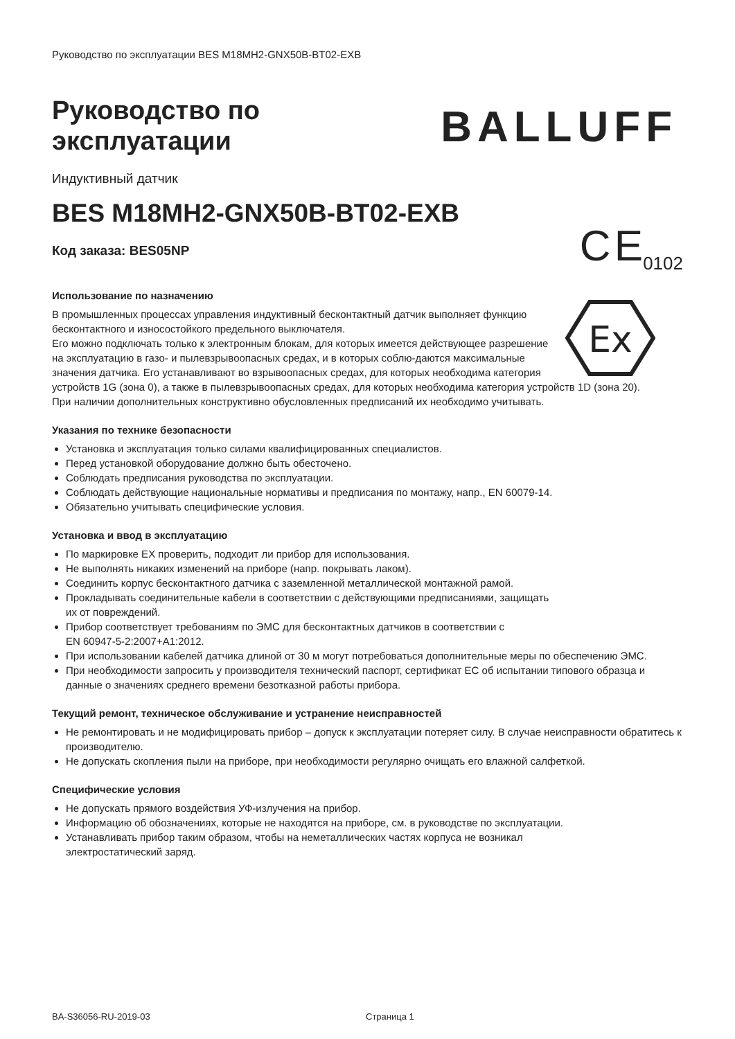Руководство по эксплуатации BES M18MH2-GNX50B-BT02-EXB
Руководство по
эксплуатации
BALLUFF
Индуктивный датчик
BES M18MH2-GNX50B-BT02-EXB
Код заказа: BES05NP
C E<sub>0102</sub>
Использование по назначению
Ex
В промышленных процессах управления индуктивный бесконтактный датчик выполняет функцию бесконтактного и износостойкого предельного выключателя.
Его можно подключать только к электронным блокам, для которых имеется действующее разрешение на эксплуатацию в газо- и пылевзрывоопасных средах, и в которых соблю-даются максимальные значения датчика. Его устанавливают во взрывоопасных средах, для которых необходима категория устройств 1G (зона 0), а также в пылевзрывоопасных средах, для которых необходима категория устройств 1D (зона 20).
При наличии дополнительных конструктивно обусловленных предписаний их необходимо учитывать.
Указания по технике безопасности
Установка и эксплуатация только силами квалифицированных специалистов.
Перед установкой оборудование должно быть обесточено.
Соблюдать предписания руководства по эксплуатации.
Соблюдать действующие национальные нормативы и предписания по монтажу, напр., EN 60079-14.
Обязательно учитывать специфические условия.
Установка и ввод в эксплуатацию
По маркировке EX проверить, подходит ли прибор для использования.
Не выполнять никаких изменений на приборе (напр. покрывать лаком).
Соединить корпус бесконтактного датчика с заземленной металлической монтажной рамой.
Прокладывать соединительные кабели в соответствии с действующими предписаниями, защищать
их от повреждений.
Прибор соответствует требованиям по ЭМС для бесконтактных датчиков в соответствии с
EN 60947-5-2:2007+A1:2012.
При использовании кабелей датчика длиной от 30 м могут потребоваться дополнительные меры по обеспечению ЭМС.
При необходимости запросить у производителя технический паспорт, сертификат ЕС об испытании типового образца и данные о значениях среднего времени безотказной работы прибора.
Текущий ремонт, техническое обслуживание и устранение неисправностей
Не ремонтировать и не модифицировать прибор – допуск к эксплуатации потеряет силу. В случае неисправности обратитесь к производителю.
Не допускать скопления пыли на приборе, при необходимости регулярно очищать его влажной салфеткой.
Специфические условия
Не допускать прямого воздействия УФ-излучения на прибор.
Информацию об обозначениях, которые не находятся на приборе, см. в руководстве по эксплуатации.
Устанавливать прибор таким образом, чтобы на неметаллических частях корпуса не возникал
электростатический заряд.
BA-S36056-RU-2019-03 Страница 1